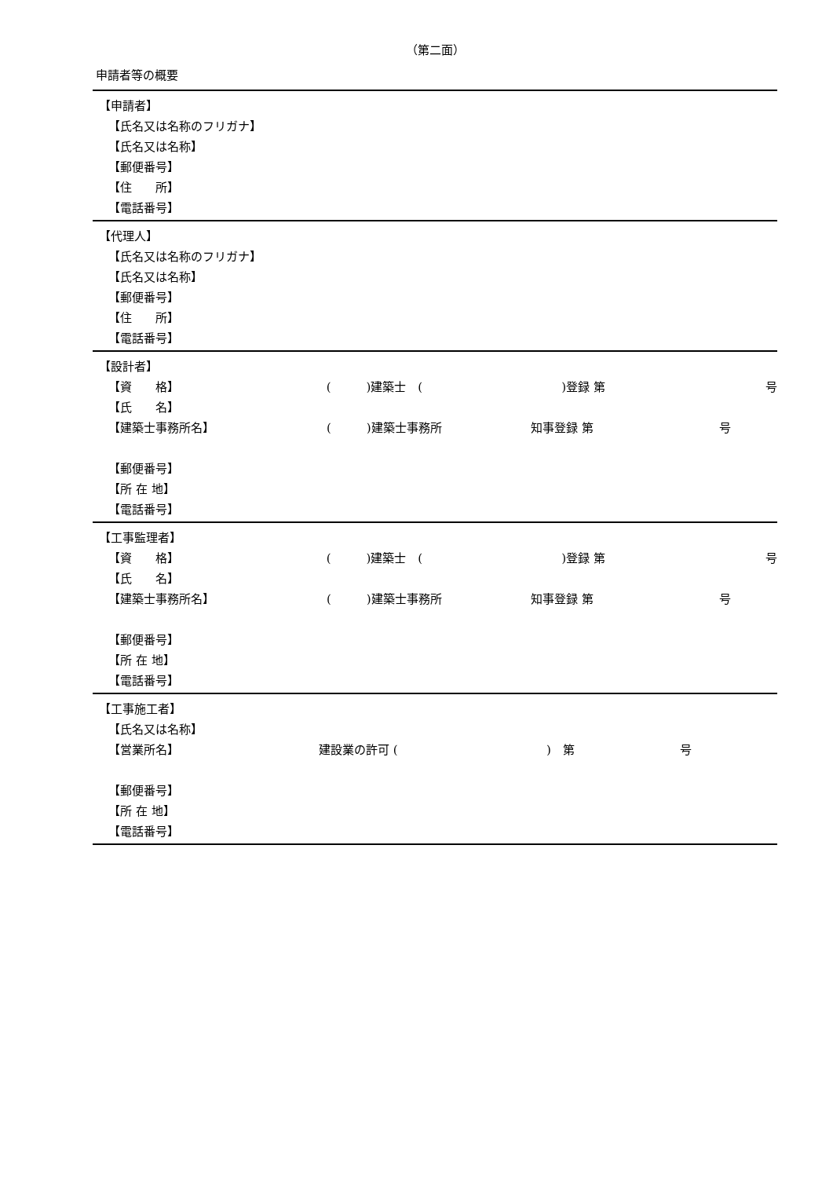（第二面）
申請者等の概要
【申請者】
【氏名又は名称のフリガナ】
【氏名又は名称】
【郵便番号】
【住　　所】
【電話番号】
【代理人】
【氏名又は名称のフリガナ】
【氏名又は名称】
【郵便番号】
【住　　所】
【電話番号】
【設計者】
【資　　格】 (　　　)建築士　()登録 第 号
【氏　　名】
【建築士事務所名】 (　　　)建築士事務所 知事登録 第 号
【郵便番号】
【所 在 地】
【電話番号】
【工事監理者】
【資　　格】 (　　　)建築士　()登録 第 号
【氏　　名】
【建築士事務所名】 (　　　)建築士事務所 知事登録 第 号
【郵便番号】
【所 在 地】
【電話番号】
【工事施工者】
【氏名又は名称】
【営業所名】 建設業の許可 ()　第 号
【郵便番号】
【所 在 地】
【電話番号】